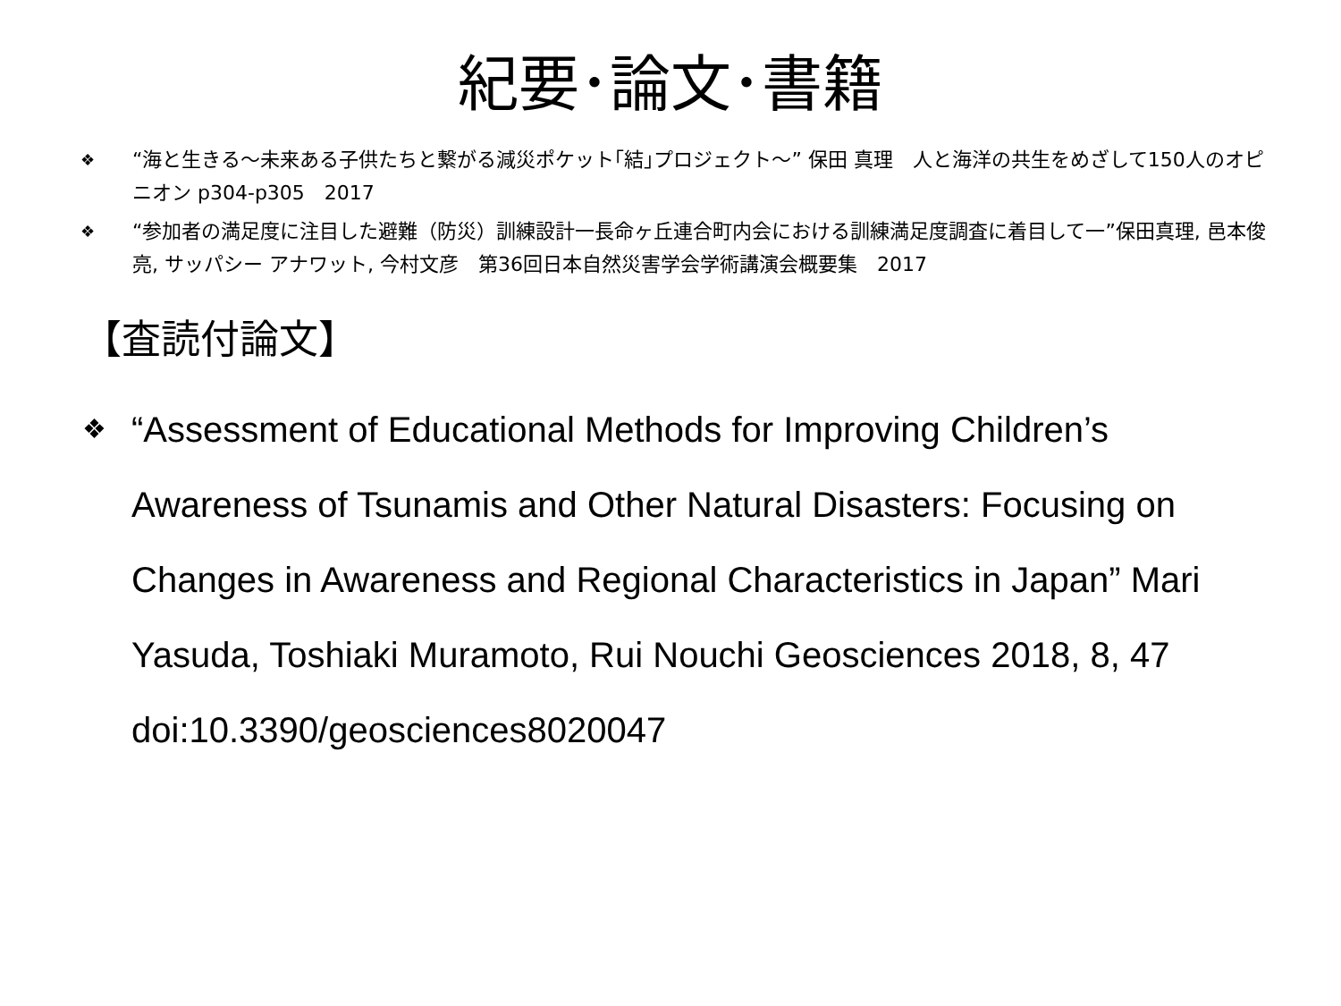紀要･論文･書籍
❖ “海と生きる～未来ある子供たちと繋がる減災ポケット｢結｣プロジェクト～” 保田 真理　人と海洋の共生をめざして150人のオピニオン p304-p305　2017
❖ “参加者の満足度に注目した避難（防災）訓練設計一長命ヶ丘連合町内会における訓練満足度調査に着目して一”保田真理, 邑本俊亮, サッパシー アナワット, 今村文彦　第36回日本自然災害学会学術講演会概要集　2017
【査読付論文】
❖ “Assessment of Educational Methods for Improving Children’s Awareness of Tsunamis and Other Natural Disasters: Focusing on Changes in Awareness and Regional Characteristics in Japan” Mari Yasuda, Toshiaki Muramoto, Rui Nouchi Geosciences 2018, 8, 47 doi:10.3390/geosciences8020047